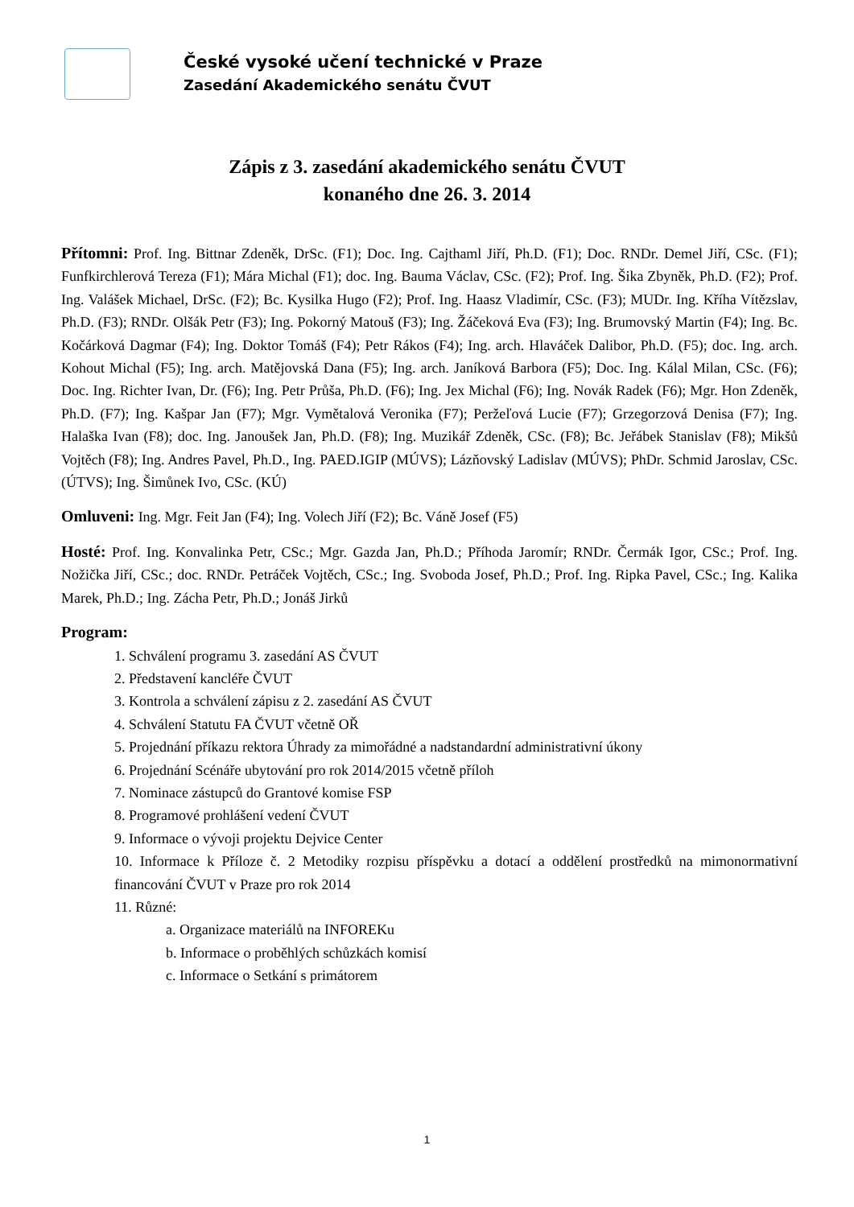České vysoké učení technické v Praze
Zasedání Akademického senátu ČVUT
Zápis z 3. zasedání akademického senátu ČVUT
konaného dne 26. 3. 2014
Přítomni: Prof. Ing. Bittnar Zdeněk, DrSc. (F1); Doc. Ing. Cajthaml Jiří, Ph.D. (F1); Doc. RNDr. Demel Jiří, CSc. (F1); Funfkirchlerová Tereza (F1); Mára Michal (F1); doc. Ing. Bauma Václav, CSc. (F2); Prof. Ing. Šika Zbyněk, Ph.D. (F2); Prof. Ing. Valášek Michael, DrSc. (F2); Bc. Kysilka Hugo (F2); Prof. Ing. Haasz Vladimír, CSc. (F3); MUDr. Ing. Kříha Vítězslav, Ph.D. (F3); RNDr. Olšák Petr (F3); Ing. Pokorný Matouš (F3); Ing. Žáčeková Eva (F3); Ing. Brumovský Martin (F4); Ing. Bc. Kočárková Dagmar (F4); Ing. Doktor Tomáš (F4); Petr Rákos (F4); Ing. arch. Hlaváček Dalibor, Ph.D. (F5); doc. Ing. arch. Kohout Michal (F5); Ing. arch. Matějovská Dana (F5); Ing. arch. Janíková Barbora (F5); Doc. Ing. Kálal Milan, CSc. (F6); Doc. Ing. Richter Ivan, Dr. (F6); Ing. Petr Průša, Ph.D. (F6); Ing. Jex Michal (F6); Ing. Novák Radek (F6); Mgr. Hon Zdeněk, Ph.D. (F7); Ing. Kašpar Jan (F7); Mgr. Vymětalová Veronika (F7); Peržeľová Lucie (F7); Grzegorzová Denisa (F7); Ing. Halaška Ivan (F8); doc. Ing. Janoušek Jan, Ph.D. (F8); Ing. Muzikář Zdeněk, CSc. (F8); Bc. Jeřábek Stanislav (F8); Mikšů Vojtěch (F8); Ing. Andres Pavel, Ph.D., Ing. PAED.IGIP (MÚVS); Lázňovský Ladislav (MÚVS); PhDr. Schmid Jaroslav, CSc. (ÚTVS); Ing. Šimůnek Ivo, CSc. (KÚ)
Omluveni: Ing. Mgr. Feit Jan (F4); Ing. Volech Jiří (F2); Bc. Váně Josef (F5)
Hosté: Prof. Ing. Konvalinka Petr, CSc.; Mgr. Gazda Jan, Ph.D.; Příhoda Jaromír; RNDr. Čermák Igor, CSc.; Prof. Ing. Nožička Jiří, CSc.; doc. RNDr. Petráček Vojtěch, CSc.; Ing. Svoboda Josef, Ph.D.; Prof. Ing. Ripka Pavel, CSc.; Ing. Kalika Marek, Ph.D.; Ing. Zácha Petr, Ph.D.; Jonáš Jirků
Program:
1. Schválení programu 3. zasedání AS ČVUT
2. Představení kancléře ČVUT
3. Kontrola a schválení zápisu z 2. zasedání AS ČVUT
4. Schválení Statutu FA ČVUT včetně OŘ
5. Projednání příkazu rektora Úhrady za mimořádné a nadstandardní administrativní úkony
6. Projednání Scénáře ubytování pro rok 2014/2015 včetně příloh
7. Nominace zástupců do Grantové komise FSP
8. Programové prohlášení vedení ČVUT
9. Informace o vývoji projektu Dejvice Center
10. Informace k Příloze č. 2 Metodiky rozpisu příspěvku a dotací a oddělení prostředků na mimonormativní financování ČVUT v Praze pro rok 2014
11. Různé:
a. Organizace materiálů na INFOREKu
b. Informace o proběhlých schůzkách komisí
c. Informace o Setkání s primátorem
1